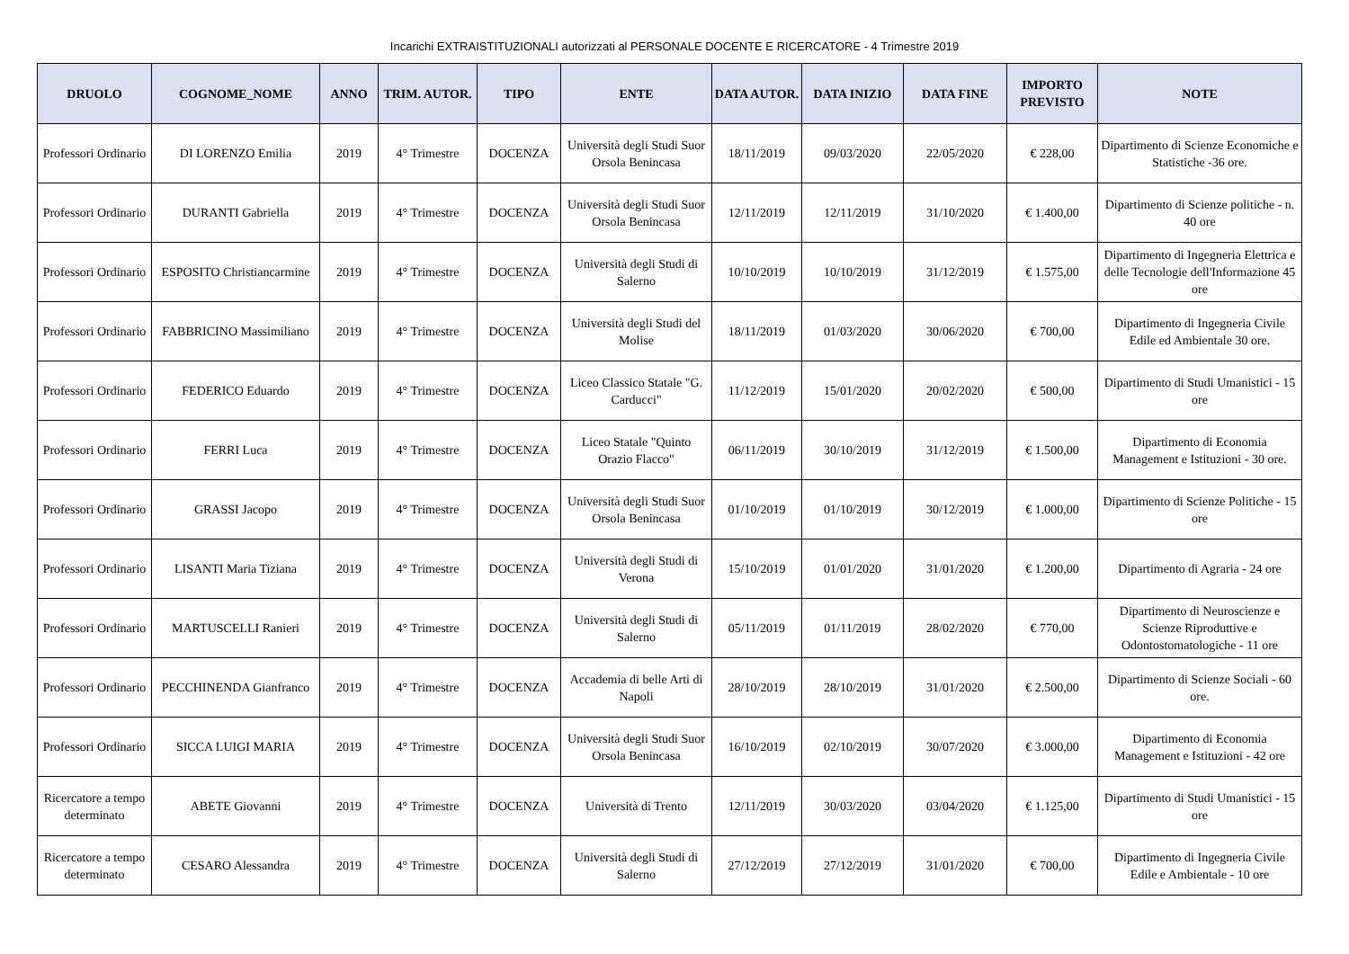Incarichi EXTRAISTITUZIONALI autorizzati al PERSONALE DOCENTE E RICERCATORE - 4 Trimestre 2019
| DRUOLO | COGNOME_NOME | ANNO | TRIM. AUTOR. | TIPO | ENTE | DATA AUTOR. | DATA INIZIO | DATA FINE | IMPORTO PREVISTO | NOTE |
| --- | --- | --- | --- | --- | --- | --- | --- | --- | --- | --- |
| Professori Ordinario | DI LORENZO Emilia | 2019 | 4° Trimestre | DOCENZA | Università degli Studi Suor Orsola Benincasa | 18/11/2019 | 09/03/2020 | 22/05/2020 | € 228,00 | Dipartimento di Scienze Economiche e Statistiche -36 ore. |
| Professori Ordinario | DURANTI Gabriella | 2019 | 4° Trimestre | DOCENZA | Università degli Studi Suor Orsola Benincasa | 12/11/2019 | 12/11/2019 | 31/10/2020 | € 1.400,00 | Dipartimento di Scienze politiche - n. 40 ore |
| Professori Ordinario | ESPOSITO Christiancarmine | 2019 | 4° Trimestre | DOCENZA | Università degli Studi di Salerno | 10/10/2019 | 10/10/2019 | 31/12/2019 | € 1.575,00 | Dipartimento di Ingegneria Elettrica e delle Tecnologie dell'Informazione 45 ore |
| Professori Ordinario | FABBRICINO Massimiliano | 2019 | 4° Trimestre | DOCENZA | Università degli Studi del Molise | 18/11/2019 | 01/03/2020 | 30/06/2020 | € 700,00 | Dipartimento di Ingegneria Civile Edile ed Ambientale 30 ore. |
| Professori Ordinario | FEDERICO Eduardo | 2019 | 4° Trimestre | DOCENZA | Liceo Classico Statale "G. Carducci" | 11/12/2019 | 15/01/2020 | 20/02/2020 | € 500,00 | Dipartimento di Studi Umanistici - 15 ore |
| Professori Ordinario | FERRI Luca | 2019 | 4° Trimestre | DOCENZA | Liceo Statale "Quinto Orazio Flacco" | 06/11/2019 | 30/10/2019 | 31/12/2019 | € 1.500,00 | Dipartimento di Economia Management e Istituzioni - 30 ore. |
| Professori Ordinario | GRASSI Jacopo | 2019 | 4° Trimestre | DOCENZA | Università degli Studi Suor Orsola Benincasa | 01/10/2019 | 01/10/2019 | 30/12/2019 | € 1.000,00 | Dipartimento di Scienze Politiche - 15 ore |
| Professori Ordinario | LISANTI Maria Tiziana | 2019 | 4° Trimestre | DOCENZA | Università degli Studi di Verona | 15/10/2019 | 01/01/2020 | 31/01/2020 | € 1.200,00 | Dipartimento di Agraria - 24 ore |
| Professori Ordinario | MARTUSCELLI Ranieri | 2019 | 4° Trimestre | DOCENZA | Università degli Studi di Salerno | 05/11/2019 | 01/11/2019 | 28/02/2020 | € 770,00 | Dipartimento di Neuroscienze e Scienze Riproduttive e Odontostomatologiche - 11 ore |
| Professori Ordinario | PECCHINENDA Gianfranco | 2019 | 4° Trimestre | DOCENZA | Accademia di belle Arti di Napoli | 28/10/2019 | 28/10/2019 | 31/01/2020 | € 2.500,00 | Dipartimento di Scienze Sociali - 60 ore. |
| Professori Ordinario | SICCA LUIGI MARIA | 2019 | 4° Trimestre | DOCENZA | Università degli Studi Suor Orsola Benincasa | 16/10/2019 | 02/10/2019 | 30/07/2020 | € 3.000,00 | Dipartimento di Economia Management e Istituzioni - 42 ore |
| Ricercatore a tempo determinato | ABETE Giovanni | 2019 | 4° Trimestre | DOCENZA | Università di Trento | 12/11/2019 | 30/03/2020 | 03/04/2020 | € 1.125,00 | Dipartimento di Studi Umanistici - 15 ore |
| Ricercatore a tempo determinato | CESARO Alessandra | 2019 | 4° Trimestre | DOCENZA | Università degli Studi di Salerno | 27/12/2019 | 27/12/2019 | 31/01/2020 | € 700,00 | Dipartimento di Ingegneria Civile Edile e Ambientale - 10 ore |